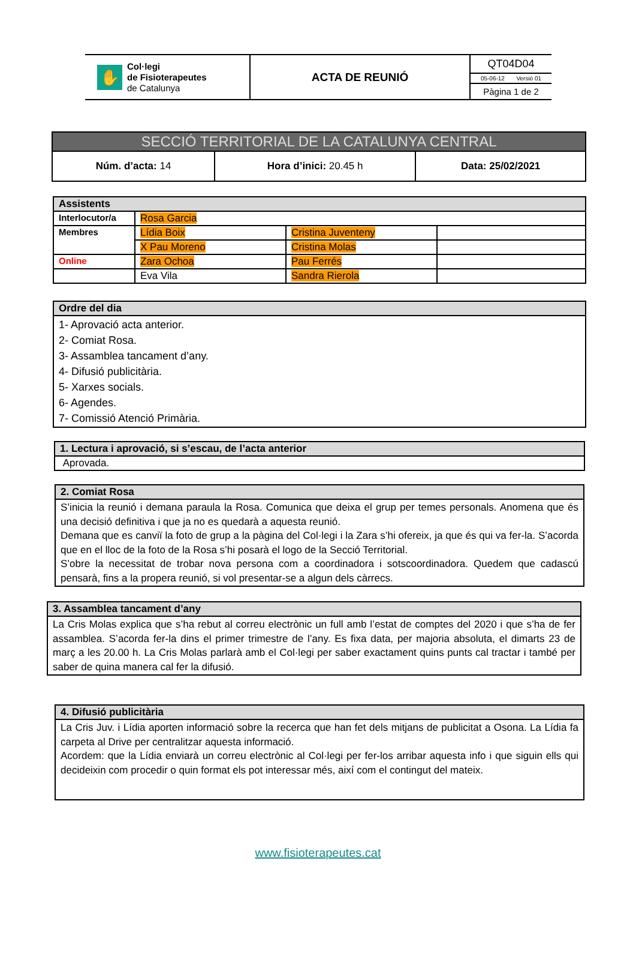| ✋ Col·legi de Fisioterapeutes de Catalunya | ACTA DE REUNIÓ | QT04D04 05-06-12 Versió 01 Pàgina 1 de 2 |
| SECCIÓ TERRITORIAL DE LA CATALUNYA CENTRAL | | |
| Núm. d’acta: 14 | Hora d’inici: 20.45 h | Data: 25/02/2021 |
| Assistents | | | |
| --- | --- | --- | --- |
| Interlocutor/a | Rosa Garcia | | |
| Membres | Lídia Boix | Cristina Juventeny | |
| | X Pau Moreno | Cristina Molas | |
| Online | Zara Ochoa | Pau Ferrés | |
| | Eva Vila | Sandra Rierola | |
| Ordre del dia |
| --- |
| 1- Aprovació acta anterior. 2- Comiat Rosa. 3- Assamblea tancament d’any. 4- Difusió publicitària. 5- Xarxes socials. 6- Agendes. 7- Comissió Atenció Primària. |
| 1. Lectura i aprovació, si s’escau, de l’acta anterior |
| --- |
| Aprovada. |
| 2. Comiat Rosa |
| --- |
| S’inicia la reunió i demana paraula la Rosa. Comunica que deixa el grup per temes personals. Anomena que és una decisió definitiva i que ja no es quedarà a aquesta reunió. Demana que es canviï la foto de grup a la pàgina del Col·legi i la Zara s’hi ofereix, ja que és qui va fer-la. S’acorda que en el lloc de la foto de la Rosa s’hi posarà el logo de la Secció Territorial. S’obre la necessitat de trobar nova persona com a coordinadora i sotscoordinadora. Quedem que cadascú pensarà, fins a la propera reunió, si vol presentar-se a algun dels càrrecs. |
| 3. Assamblea tancament d’any |
| --- |
| La Cris Molas explica que s’ha rebut al correu electrònic un full amb l’estat de comptes del 2020 i que s’ha de fer assamblea. S’acorda fer-la dins el primer trimestre de l’any. Es fixa data, per majoria absoluta, el dimarts 23 de març a les 20.00 h. La Cris Molas parlarà amb el Col·legi per saber exactament quins punts cal tractar i també per saber de quina manera cal fer la difusió. |
| 4. Difusió publicitària |
| --- |
| La Cris Juv. i Lídia aporten informació sobre la recerca que han fet dels mitjans de publicitat a Osona. La Lídia fa carpeta al Drive per centralitzar aquesta informació. Acordem: que la Lídia enviarà un correu electrònic al Col·legi per fer-los arribar aquesta info i que siguin ells qui decideixin com procedir o quin format els pot interessar més, així com el contingut del mateix. |
www.fisioterapeutes.cat